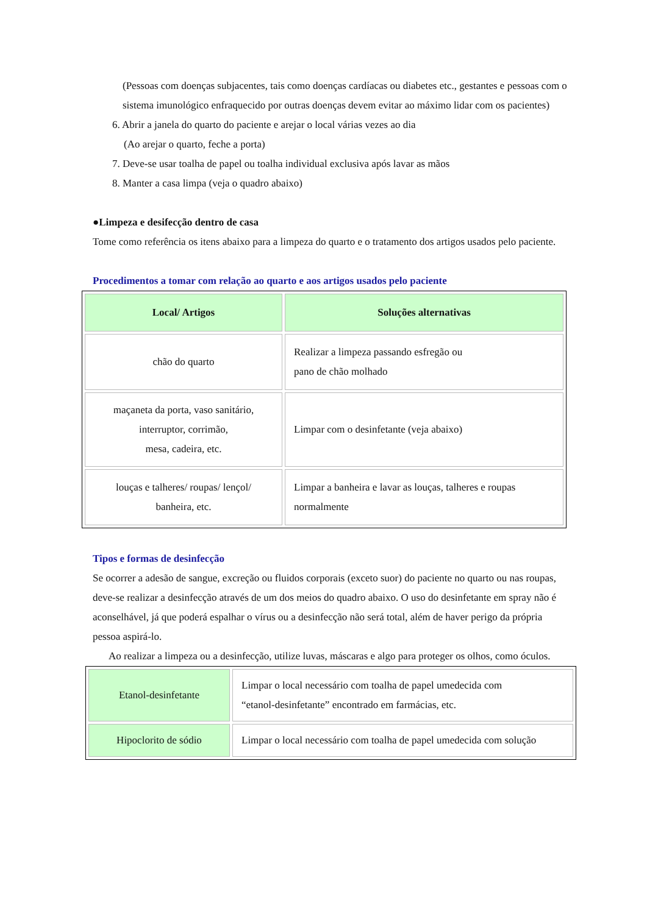(Pessoas com doenças subjacentes, tais como doenças cardíacas ou diabetes etc., gestantes e pessoas com o sistema imunológico enfraquecido por outras doenças devem evitar ao máximo lidar com os pacientes)
6. Abrir a janela do quarto do paciente e arejar o local várias vezes ao dia
(Ao arejar o quarto, feche a porta)
7. Deve-se usar toalha de papel ou toalha individual exclusiva após lavar as mãos
8. Manter a casa limpa (veja o quadro abaixo)
●Limpeza e desifecção dentro de casa
Tome como referência os itens abaixo para a limpeza do quarto e o tratamento dos artigos usados pelo paciente.
Procedimentos a tomar com relação ao quarto e aos artigos usados pelo paciente
| Local/ Artigos | Soluções alternativas |
| --- | --- |
| chão do quarto | Realizar a limpeza passando esfregão ou pano de chão molhado |
| maçaneta da porta, vaso sanitário, interruptor, corrimão, mesa, cadeira, etc. | Limpar com o desinfetante (veja abaixo) |
| louças e talheres/ roupas/ lençol/ banheira, etc. | Limpar a banheira e lavar as louças, talheres e roupas normalmente |
Tipos e formas de desinfecção
Se ocorrer a adesão de sangue, excreção ou fluidos corporais (exceto suor) do paciente no quarto ou nas roupas, deve-se realizar a desinfecção através de um dos meios do quadro abaixo. O uso do desinfetante em spray não é aconselhável, já que poderá espalhar o vírus ou a desinfecção não será total, além de haver perigo da própria pessoa aspirá-lo.
Ao realizar a limpeza ou a desinfecção, utilize luvas, máscaras e algo para proteger os olhos, como óculos.
| Etanol-desinfetante | Limpar o local necessário com toalha de papel umedecida com “etanol-desinfetante” encontrado em farmácias, etc. |
| Hipoclorito de sódio | Limpar o local necessário com toalha de papel umedecida com solução |